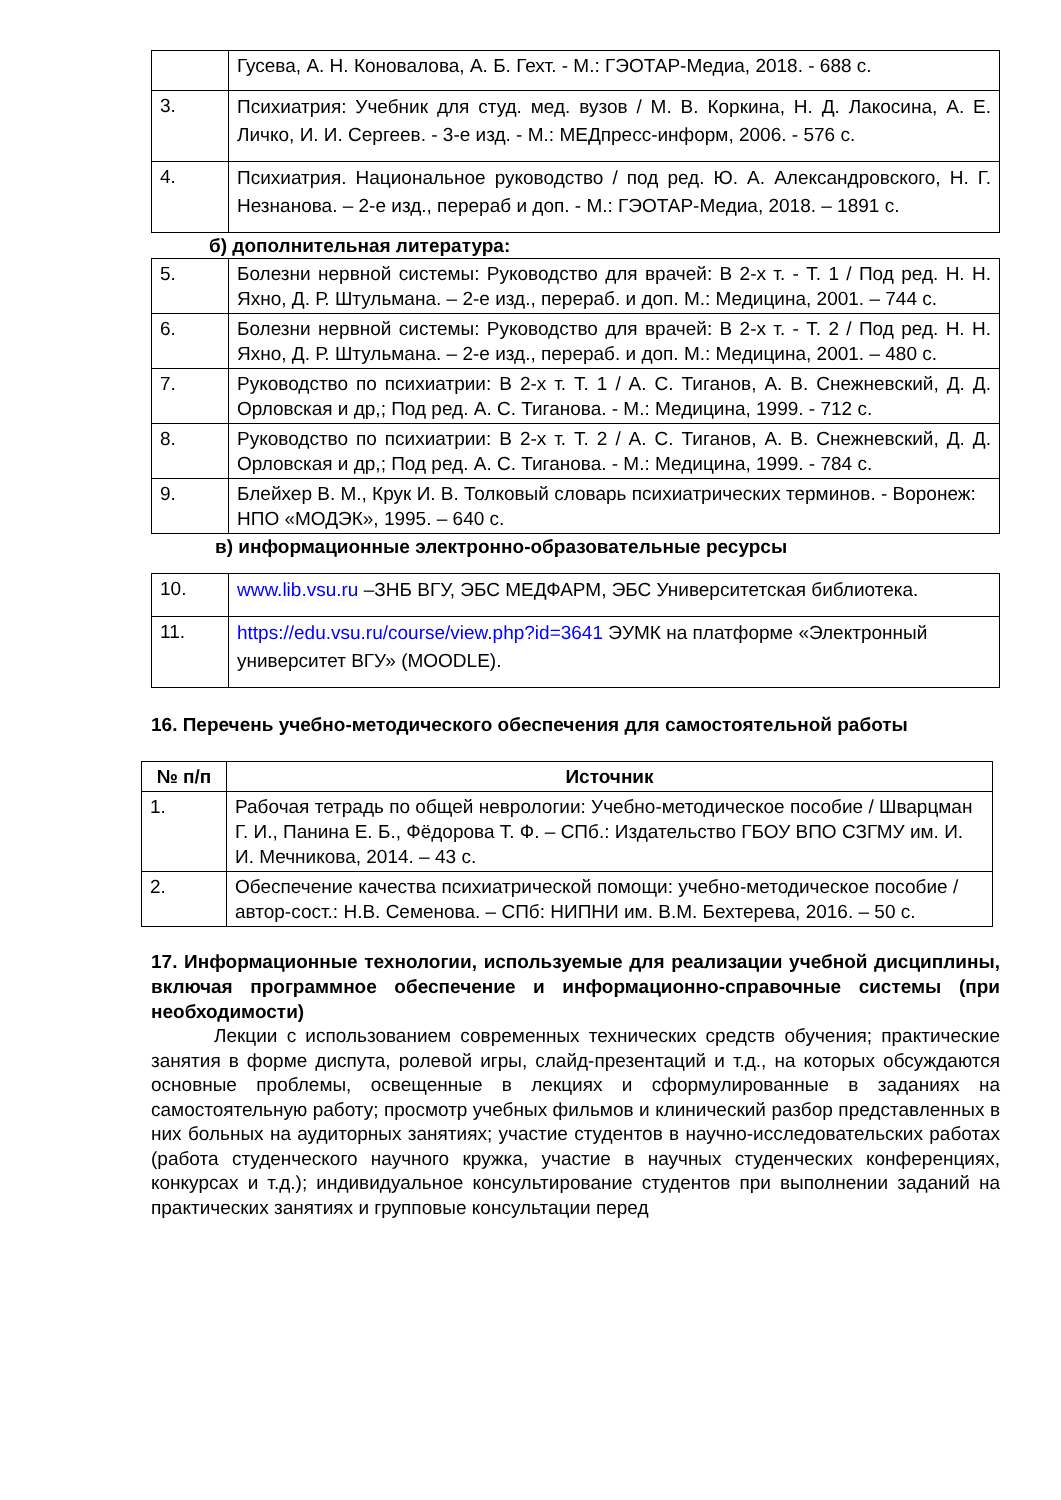| | Гусева, А. Н. Коновалова, А. Б. Гехт. - М.: ГЭОТАР-Медиа, 2018. - 688 с. |
| 3. | Психиатрия: Учебник для студ. мед. вузов / М. В. Коркина, Н. Д. Лакосина, А. Е. Личко, И. И. Сергеев. - 3-е изд. - М.: МЕДпресс-информ, 2006. - 576 с. |
| 4. | Психиатрия. Национальное руководство / под ред. Ю. А. Александровского, Н. Г. Незнанова. – 2-е изд., перераб и доп. - М.: ГЭОТАР-Медиа, 2018. – 1891 с. |
б) дополнительная литература:
| 5. | Болезни нервной системы: Руководство для врачей: В 2-х т. - Т. 1 / Под ред. Н. Н. Яхно, Д. Р. Штульмана. – 2-е изд., перераб. и доп. М.: Медицина, 2001. – 744 с. |
| 6. | Болезни нервной системы: Руководство для врачей: В 2-х т. - Т. 2 / Под ред. Н. Н. Яхно, Д. Р. Штульмана. – 2-е изд., перераб. и доп. М.: Медицина, 2001. – 480 с. |
| 7. | Руководство по психиатрии: В 2-х т. Т. 1 / А. С. Тиганов, А. В. Снежневский, Д. Д. Орловская и др,; Под ред. А. С. Тиганова. - М.: Медицина, 1999. - 712 с. |
| 8. | Руководство по психиатрии: В 2-х т. Т. 2 / А. С. Тиганов, А. В. Снежневский, Д. Д. Орловская и др,; Под ред. А. С. Тиганова. - М.: Медицина, 1999. - 784 с. |
| 9. | Блейхер В. М., Крук И. В. Толковый словарь психиатрических терминов. - Воронеж: НПО «МОДЭК», 1995. – 640 с. |
в) информационные электронно-образовательные ресурсы
| 10. | www.lib.vsu.ru –ЗНБ ВГУ, ЭБС МЕДФАРМ, ЭБС Университетская библиотека. |
| 11. | https://edu.vsu.ru/course/view.php?id=3641 ЭУМК на платформе «Электронный университет ВГУ» (MOODLE). |
16. Перечень учебно-методического обеспечения для самостоятельной работы
| № п/п | Источник |
| --- | --- |
| 1. | Рабочая тетрадь по общей неврологии: Учебно-методическое пособие / Шварцман Г. И., Панина Е. Б., Фёдорова Т. Ф. – СПб.: Издательство ГБОУ ВПО СЗГМУ им. И. И. Мечникова, 2014. – 43 с. |
| 2. | Обеспечение качества психиатрической помощи: учебно-методическое пособие / автор-сост.: Н.В. Семенова. – СПб: НИПНИ им. В.М. Бехтерева, 2016. – 50 с. |
17. Информационные технологии, используемые для реализации учебной дисциплины, включая программное обеспечение и информационно-справочные системы (при необходимости)
Лекции с использованием современных технических средств обучения; практические занятия в форме диспута, ролевой игры, слайд-презентаций и т.д., на которых обсуждаются основные проблемы, освещенные в лекциях и сформулированные в заданиях на самостоятельную работу; просмотр учебных фильмов и клинический разбор представленных в них больных на аудиторных занятиях; участие студентов в научно-исследовательских работах (работа студенческого научного кружка, участие в научных студенческих конференциях, конкурсах и т.д.); индивидуальное консультирование студентов при выполнении заданий на практических занятиях и групповые консультации перед